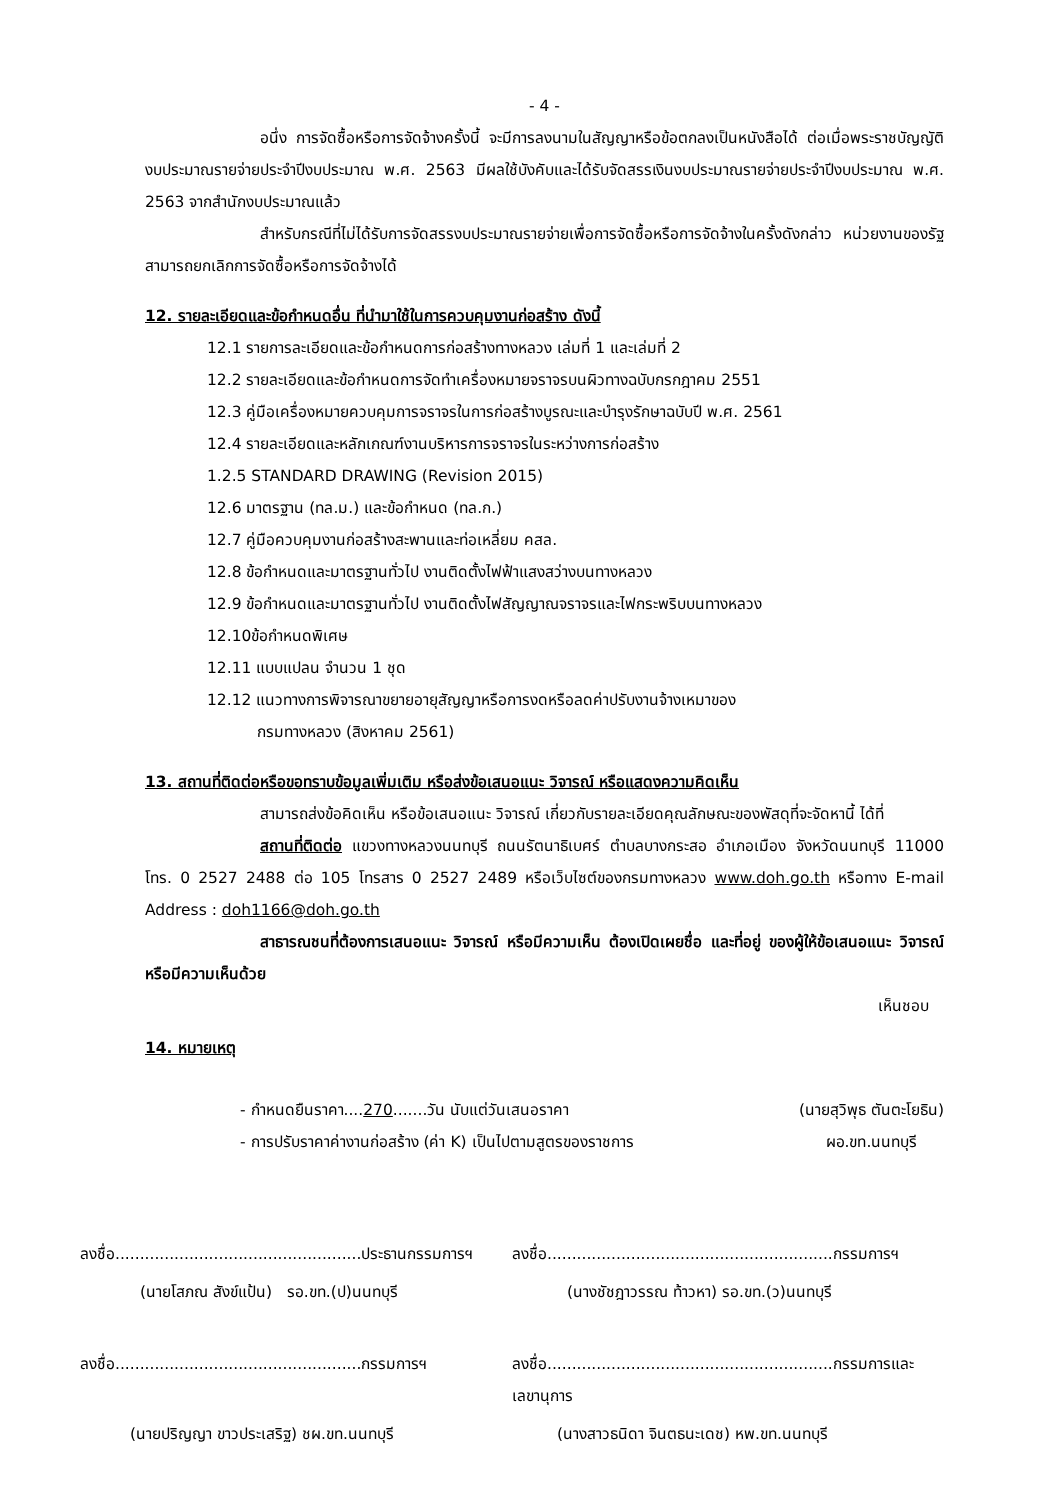- 4 -
อนึ่ง การจัดซื้อหรือการจัดจ้างครั้งนี้ จะมีการลงนามในสัญญาหรือข้อตกลงเป็นหนังสือได้ ต่อเมื่อพระราชบัญญัติงบประมาณรายจ่ายประจำปีงบประมาณ พ.ศ. 2563 มีผลใช้บังคับและได้รับจัดสรรเงินงบประมาณรายจ่ายประจำปีงบประมาณ พ.ศ. 2563 จากสำนักงบประมาณแล้ว
สำหรับกรณีที่ไม่ได้รับการจัดสรรงบประมาณรายจ่ายเพื่อการจัดซื้อหรือการจัดจ้างในครั้งดังกล่าว หน่วยงานของรัฐสามารถยกเลิกการจัดซื้อหรือการจัดจ้างได้
12. รายละเอียดและข้อกำหนดอื่น ที่นำมาใช้ในการควบคุมงานก่อสร้าง ดังนี้
12.1 รายการละเอียดและข้อกำหนดการก่อสร้างทางหลวง เล่มที่ 1 และเล่มที่ 2
12.2 รายละเอียดและข้อกำหนดการจัดทำเครื่องหมายจราจรบนผิวทางฉบับกรกฎาคม 2551
12.3 คู่มือเครื่องหมายควบคุมการจราจรในการก่อสร้างบูรณะและบำรุงรักษาฉบับปี พ.ศ. 2561
12.4 รายละเอียดและหลักเกณฑ์งานบริหารการจราจรในระหว่างการก่อสร้าง
1.2.5 STANDARD DRAWING (Revision 2015)
12.6 มาตรฐาน (ทล.ม.) และข้อกำหนด (ทล.ก.)
12.7 คู่มือควบคุมงานก่อสร้างสะพานและท่อเหลี่ยม คสล.
12.8 ข้อกำหนดและมาตรฐานทั่วไป งานติดตั้งไฟฟ้าแสงสว่างบนทางหลวง
12.9 ข้อกำหนดและมาตรฐานทั่วไป งานติดตั้งไฟสัญญาณจราจรและไฟกระพริบบนทางหลวง
12.10ข้อกำหนดพิเศษ
12.11 แบบแปลน จำนวน 1 ชุด
12.12 แนวทางการพิจารณาขยายอายุสัญญาหรือการงดหรือลดค่าปรับงานจ้างเหมาของ
กรมทางหลวง (สิงหาคม 2561)
13. สถานที่ติดต่อหรือขอทราบข้อมูลเพิ่มเติม หรือส่งข้อเสนอแนะ วิจารณ์ หรือแสดงความคิดเห็น
สามารถส่งข้อคิดเห็น หรือข้อเสนอแนะ วิจารณ์ เกี่ยวกับรายละเอียดคุณลักษณะของพัสดุที่จะจัดหานี้ ได้ที่
สถานที่ติดต่อ แขวงทางหลวงนนทบุรี ถนนรัตนาธิเบศร์ ตำบลบางกระสอ อำเภอเมือง จังหวัดนนทบุรี 11000 โทร. 0 2527 2488 ต่อ 105 โทรสาร 0 2527 2489 หรือเว็บไซต์ของกรมทางหลวง www.doh.go.th หรือทาง E-mail Address : doh1166@doh.go.th
สาธารณชนที่ต้องการเสนอแนะ วิจารณ์ หรือมีความเห็น ต้องเปิดเผยชื่อ และที่อยู่ ของผู้ให้ข้อเสนอแนะ วิจารณ์ หรือมีความเห็นด้วย
เห็นชอบ
14. หมายเหตุ
- กำหนดยืนราคา....270.......วัน นับแต่วันเสนอราคา
- การปรับราคาค่างานก่อสร้าง (ค่า K) เป็นไปตามสูตรของราชการ
(นายสุวิพุธ ตันตะโยธิน)
ผอ.ขท.นนทบุรี
ลงชื่อ..................................................ประธานกรรมการฯ
ลงชื่อ..........................................................กรรมการฯ
(นายโสภณ สังข์แป้น) รอ.ขท.(ป)นนทบุรี
(นางชัชฎาวรรณ ท้าวหา) รอ.ขท.(ว)นนทบุรี
ลงชื่อ..................................................กรรมการฯ
ลงชื่อ..........................................................กรรมการและเลขานุการ
(นายปริญญา ขาวประเสริฐ) ชผ.ขท.นนทบุรี
(นางสาวธนิดา จินตธนะเดช) หพ.ขท.นนทบุรี